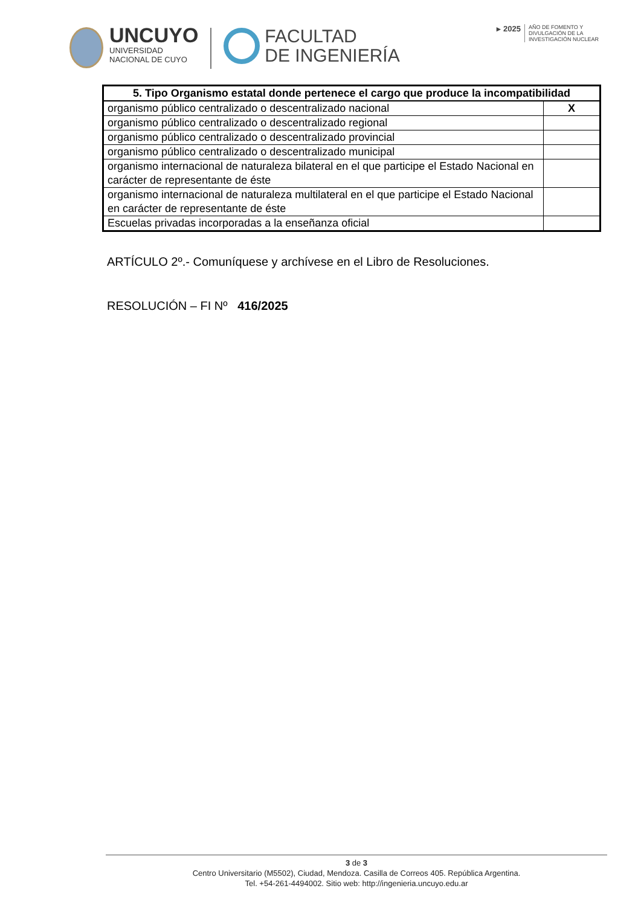UNCUYO
UNIVERSIDAD
NACIONAL DE CUYO
FACULTAD
DE INGENIERÍA
▸ 2025
AÑO DE FOMENTO Y
DIVULGACIÓN DE LA
INVESTIGACIÓN NUCLEAR
| 5. Tipo Organismo estatal donde pertenece el cargo que produce la incompatibilidad | |
| --- | --- |
| organismo público centralizado o descentralizado nacional | X |
| organismo público centralizado o descentralizado regional | |
| organismo público centralizado o descentralizado provincial | |
| organismo público centralizado o descentralizado municipal | |
| organismo internacional de naturaleza bilateral en el que participe el Estado Nacional en carácter de representante de éste | |
| organismo internacional de naturaleza multilateral en el que participe el Estado Nacional en carácter de representante de éste | |
| Escuelas privadas incorporadas a la enseñanza oficial | |
ARTÍCULO 2º.- Comuníquese y archívese en el Libro de Resoluciones.
RESOLUCIÓN – FI Nº 416/2025
3 de 3
Centro Universitario (M5502), Ciudad, Mendoza. Casilla de Correos 405. República Argentina.
Tel. +54-261-4494002. Sitio web: http://ingenieria.uncuyo.edu.ar